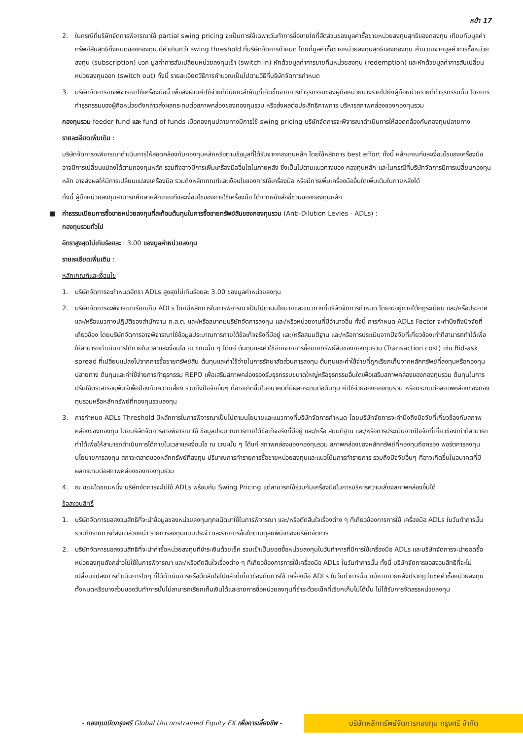หน้า 17
2. ในกรณีที่บริษัทจัดการพิจารณาใช้ partial swing pricing จะเป็นการใช้เฉพาะวันทำการซื้อขายใดที่สัดส่วนของมูลค่าซื้อขายหน่วยลงทุนสุทธิของกองทุน เทียบกับมูลค่าทรัพย์สินสุทธิทั้งหมดของกองทุน มีค่าเกินกว่า swing threshold ที่บริษัทจัดการกำหนด โดยที่มูลค่าซื้อขายหน่วยลงทุนสุทธิของกองทุน คำนวณจากมูลค่าการซื้อหน่วยลงทุน (subscription) บวก มูลค่าการสับเปลี่ยนหน่วยลงทุนเข้า (switch in) หักด้วยมูลค่าการขายคืนหน่วยลงทุน (redemption) และหักด้วยมูลค่าการสับเปลี่ยนหน่วยลงทุนออก (switch out) ทั้งนี้ รายละเอียดวิธีการคำนวณเป็นไปตามวิธีที่บริษัทจัดการกำหนด
3. บริษัทจัดการอาจพิจารณาใช้เครื่องมือนี้ เพื่อส่งผ่านค่าใช้จ่ายที่มีนัยยะสำคัญที่เกิดขึ้นจากการทำธุรกรรมของผู้ถือหน่วยบางรายไปยังผู้ถือหน่วยรายที่ทำธุรกรรมนั้น โดยการทำธุรกรรมของผู้ถือหน่วยดังกล่าวส่งผลกระทบต่อสภาพคล่องของกองทุนรวม หรือส่งผลต่อประสิทธิภาพการ บริหารสภาพคล่องของกองทุนรวม
กองทุนรวม feeder fund และ fund of funds เมื่อกองทุนปลายทางมีการใช้ swing pricing บริษัทจัดการจะพิจารณาดำเนินการให้สอดคล้องกับกองทุนปลายทาง
รายละเอียดเพิ่มเติม :
บริษัทจัดการจะพิจารณาดำเนินการให้สอดคล้องกับกองทุนหลักหรือตามข้อมูลที่ได้รับจากกองทุนหลัก โดยใช้หลักการ best effort ทั้งนี้ หลักเกณฑ์และเงื่อนไขของเครื่องมือ อาจมีการเปลี่ยนแปลงได้ตามกองทุนหลัก รวมถึงอาจมีการเพิ่มเครื่องมืออื่นใดในภายหลัง ซึ่งเป็นไปตามแนวทางของ กองทุนหลัก และในกรณีที่บริษัทจัดการมีการเปลี่ยนกองทุนหลัก อาจส่งผลให้มีการเปลี่ยนแปลงเครื่องมือ รวมถึงหลักเกณฑ์และเงื่อนไขของการใช้เครื่องมือ หรือมีการเพิ่มเครื่องมืออื่นใดเพิ่มเติมในภายหลังได้
ทั้งนี้ ผู้ถือหน่วยลงทุนสามารถศึกษาหลักเกณฑ์และเงื่อนไขของการใช้เครื่องมือ ได้จากหนังสือชี้ชวนของกองทุนหลัก
■ ค่าธรรมเนียมการซื้อขายหน่วยลงทุนที่สะท้อนต้นทุนในการซื้อขายทรัพย์สินของกองทุนรวม (Anti-Dilution Levies - ADLs) :
กองทุนรวมทั่วไป
อัตราสูงสุดไม่เกินร้อยละ : 3.00 ของมูลค่าหน่วยลงทุน
รายละเอียดเพิ่มเติม :
หลักเกณฑ์และเงื่อนไข
1. บริษัทจัดการจะกำหนดอัตรา ADLs สูงสุดไม่เกินร้อยละ 3.00 ของมูลค่าหน่วยลงทุน
2. บริษัทจัดการจะพิจารณาเรียกเก็บ ADLs โดยมีหลักการในการพิจารณาเป็นไปตามนโยบายและแนวทางที่บริษัทจัดการกำหนด โดยจะอยู่ภายใต้กฎระเบียบ และ/หรือประกาศ และ/หรือแนวทางปฏิบัติของสำนักงาน ก.ล.ต. และ/หรือสมาคมบริษัทจัดการลงทุน และ/หรือหน่วยงานที่มีอำนาจอื่น ทั้งนี้ การกำหนด ADLs Factor จะคำนึงถึงปัจจัยที่เกี่ยวข้อง โดยบริษัทจัดการอาจพิจารณาใช้ข้อมูลประมาณการภายใต้ข้อเท็จจริงที่มีอยู่ และ/หรือสมมติฐาน และ/หรือการประเมินจากปัจจัยที่เกี่ยวข้องเท่าที่สามารถทำได้เพื่อให้สามารถดำเนินการได้ภายในเวลาและเงื่อนไข ณ ขณะนั้น ๆ ได้แก่ ต้นทุนและค่าใช้จ่ายจากการซื้อขายทรัพย์สินของกองทุนรวม (Transaction cost) เช่น Bid-ask spread ที่เปลี่ยนแปลงไปจากการซื้อขายทรัพย์สิน ต้นทุนและค่าใช้จ่ายในการรักษาสัดส่วนการลงทุน ต้นทุนและค่าใช้จ่ายที่ถูกเรียกเก็บจากหลักทรัพย์ที่ลงทุนหรือกองทุนปลายทาง ต้นทุนและค่าใช้จ่ายการทำธุรกรรม REPO เพื่อเสริมสภาพคล่องรองรับธุรกรรมขนาดใหญ่หรือธุรกรรมอื่นใดเพื่อเสริมสภาพคล่องของกองทุนรวม ต้นทุนในการปรับใช้ตราสารอนุพันธ์เพื่อป้องกันความเสี่ยง รวมถึงปัจจัยอื่นๆ ที่อาจเกิดขึ้นในอนาคตที่มีผลกระทบต่อต้นทุน ค่าใช้จ่ายของกองทุนรวม หรือกระทบต่อสภาพคล่องของกองทุนรวมหรือหลักทรัพย์ที่กองทุนรวมลงทุน
3. การกำหนด ADLs Threshold มีหลักการในการพิจารณาเป็นไปตามนโยบายและแนวทางที่บริษัทจัดการกำหนด โดยบริษัทจัดการจะคำนึงถึงปัจจัยที่เกี่ยวข้องกับสภาพคล่องของกองทุน โดยบริษัทจัดการอาจพิจารณาใช้ ข้อมูลประมาณการภายใต้ข้อเท็จจริงที่มีอยู่ และ/หรือ สมมติฐาน และ/หรือการประเมินจากปัจจัยที่เกี่ยวข้องเท่าที่สามารถทำได้เพื่อให้สามารถดำเนินการได้ภายในเวลาและเงื่อนไข ณ ขณะนั้น ๆ ได้แก่ สภาพคล่องของกองทุนรวม สภาพคล่องของหลักทรัพย์ที่กองทุนถือครอง พอร์ตการลงทุน นโยบายการลงทุน สภาวะตลาดของหลักทรัพย์ที่ลงทุน ปริมาณการทำรายการซื้อขายหน่วยลงทุนและแนวโน้มการทำรายการ รวมถึงปัจจัยอื่นๆ ที่อาจเกิดขึ้นในอนาคตที่มีผลกระทบต่อสภาพคล่องของกองทุนรวม
4. ณ ขณะใดขณะหนึ่ง บริษัทจัดการจะไม่ใช้ ADLs พร้อมกับ Swing Pricing แต่สามารถใช้ร่วมกับเครื่องมือในการบริหารความเสี่ยงสภาพคล่องอื่นได้
ข้อสงวนสิทธิ์
1. บริษัทจัดการขอสงวนสิทธิที่จะนำข้อมูลของหน่วยลงทุนทุกชนิดมาใช้ในการพิจารณา และ/หรือตัดสินใจเรื่องต่าง ๆ ที่เกี่ยวข้องการการใช้ เครื่องมือ ADLs ในวันทำการนั้น รวมถึงรายการที่ส่งมาล่วงหน้า รายการลงทุนแบบประจำ และรายการอื่นใดตามดุลยพินิจของบริษัทจัดการ
2. บริษัทจัดการขอสงวนสิทธิที่จะนำค่าซื้อหน่วยลงทุนที่ชำระเงินด้วยเช็ค รวมเข้าเป็นยอดซื้อหน่วยลงทุนในวันทำการที่มีการใช้เครื่องมือ ADLs และบริษัทจัดการจะนำยอดซื้อหน่วยลงทุนดังกล่าวไปใช้ในการพิจารณา และ/หรือตัดสินใจเรื่องต่าง ๆ ที่เกี่ยวข้องการการใช้เครื่องมือ ADLs ในวันทำการนั้น ทั้งนี้ บริษัทจัดการขอสงวนสิทธิที่จะไม่เปลี่ยนแปลงการดำเนินการใดๆ ที่ได้ดำเนินการหรือตัดสินใจไปแล้วที่เกี่ยวข้องกับการใช้ เครื่องมือ ADLs ในวันทำการนั้น แม้หากภายหลังปรากฏว่าเช็คค่าซื้อหน่วยลงทุนทั้งหมดหรือบางส่วนของวันทำการนั้นไม่สามารถเรียกเก็บเงินได้และรายการซื้อหน่วยลงทุนที่ชำระด้วยเช็คที่เรียกเก็บไม่ได้นั้น ไม่ได้รับการจัดสรรหน่วยลงทุน
- กองทุนเปิดกรุงศรี Global Unconstrained Equity FX เพื่อการเลี้ยงชีพ -
บริษัทหลักทรัพย์จัดการกองทุน กรุงศรี จำกัด